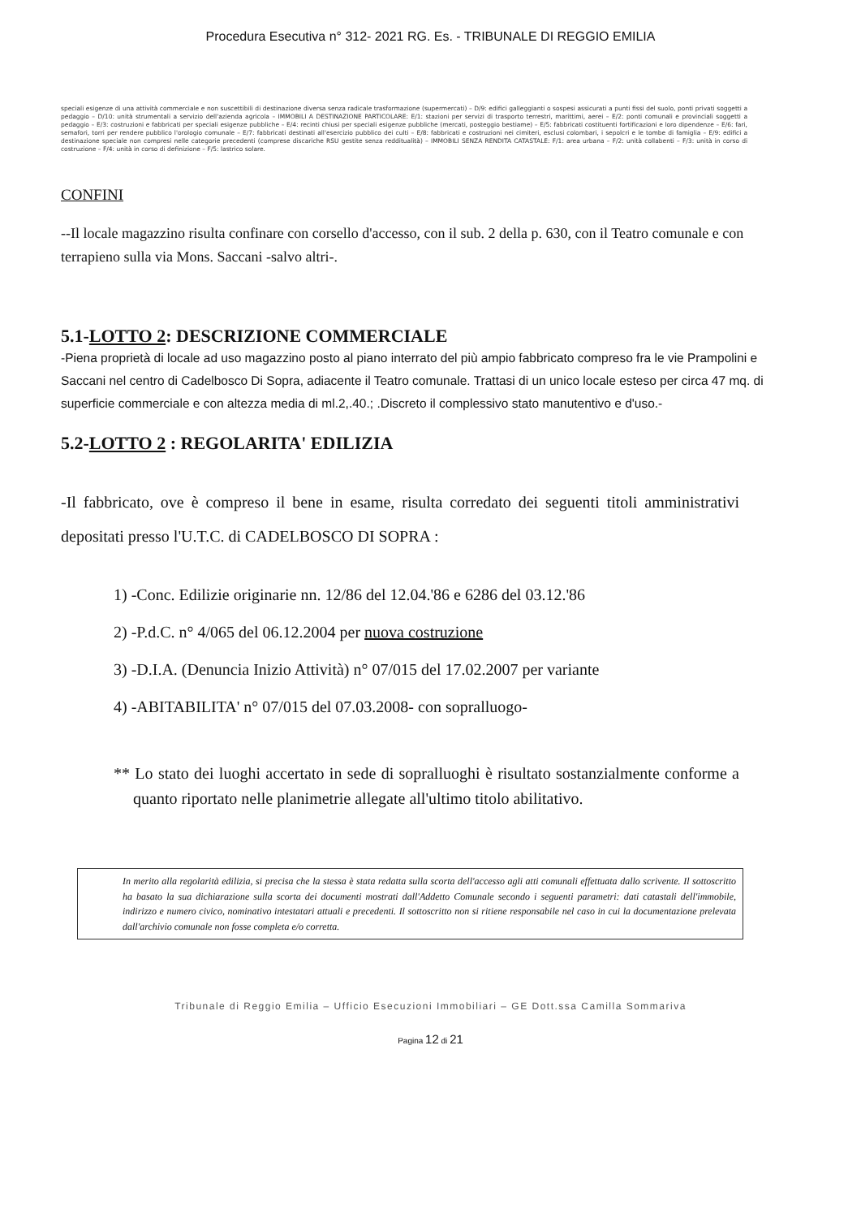Procedura Esecutiva n° 312- 2021 RG. Es. - TRIBUNALE DI REGGIO EMILIA
speciali esigenze di una attività commerciale e non suscettibili di destinazione diversa senza radicale trasformazione (supermercati) – D/9: edifici galleggianti o sospesi assicurati a punti fissi del suolo, ponti privati soggetti a pedaggio – D/10: unità strumentali a servizio dell'azienda agricola – IMMOBILI A DESTINAZIONE PARTICOLARE: E/1: stazioni per servizi di trasporto terrestri, marittimi, aerei – E/2: ponti comunali e provinciali soggetti a pedaggio – E/3: costruzioni e fabbricati per speciali esigenze pubbliche – E/4: recinti chiusi per speciali esigenze pubbliche (mercati, posteggio bestiame) – E/5: fabbricati costituenti fortificazioni e loro dipendenze – E/6: fari, semafori, torri per rendere pubblico l'orologio comunale – E/7: fabbricati destinati all'esercizio pubblico dei culti – E/8: fabbricati e costruzioni nei cimiteri, esclusi colombari, i sepolcri e le tombe di famiglia – E/9: edifici a destinazione speciale non compresi nelle categorie precedenti (comprese discariche RSU gestite senza redditualità) – IMMOBILI SENZA RENDITA CATASTALE: F/1: area urbana – F/2: unità collabenti – F/3: unità in corso di costruzione – F/4: unità in corso di definizione – F/5: lastrico solare.
CONFINI
--Il locale magazzino risulta confinare con corsello d'accesso, con il sub. 2 della p. 630, con il Teatro comunale e con terrapieno sulla via Mons. Saccani -salvo altri-.
5.1-LOTTO 2: DESCRIZIONE COMMERCIALE
-Piena proprietà di locale ad uso magazzino posto al piano interrato del più ampio fabbricato compreso fra le vie Prampolini e Saccani nel centro di Cadelbosco Di Sopra, adiacente il Teatro comunale. Trattasi di un unico locale esteso per circa 47 mq. di superficie commerciale e con altezza media di ml.2,.40.; .Discreto il complessivo stato manutentivo e d'uso.-
5.2-LOTTO 2 : REGOLARITA' EDILIZIA
-Il fabbricato, ove è compreso il bene in esame, risulta corredato dei seguenti titoli amministrativi depositati presso l'U.T.C. di CADELBOSCO DI SOPRA :
1) -Conc. Edilizie originarie nn. 12/86 del 12.04.'86 e 6286 del 03.12.'86
2) -P.d.C. n° 4/065 del 06.12.2004 per nuova costruzione
3) -D.I.A. (Denuncia Inizio Attività) n° 07/015 del 17.02.2007 per variante
4) -ABITABILITA' n° 07/015 del 07.03.2008- con sopralluogo-
** Lo stato dei luoghi accertato in sede di sopralluoghi è risultato sostanzialmente conforme a quanto riportato nelle planimetrie allegate all'ultimo titolo abilitativo.
In merito alla regolarità edilizia, si precisa che la stessa è stata redatta sulla scorta dell'accesso agli atti comunali effettuata dallo scrivente. Il sottoscritto ha basato la sua dichiarazione sulla scorta dei documenti mostrati dall'Addetto Comunale secondo i seguenti parametri: dati catastali dell'immobile, indirizzo e numero civico, nominativo intestatari attuali e precedenti. Il sottoscritto non si ritiene responsabile nel caso in cui la documentazione prelevata dall'archivio comunale non fosse completa e/o corretta.
Tribunale di Reggio Emilia – Ufficio Esecuzioni Immobiliari – GE Dott.ssa Camilla Sommariva
Pagina 12 di 21